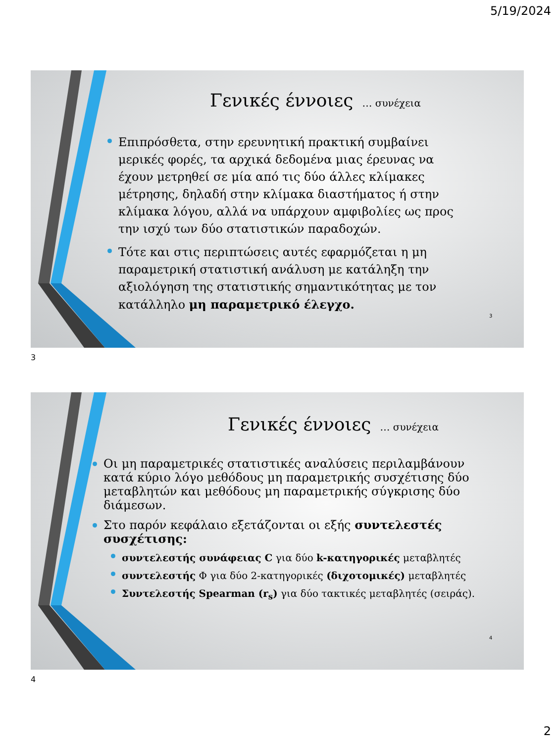5/19/2024
Γενικές έννοιες … συνέχεια
Επιπρόσθετα, στην ερευνητική πρακτική συμβαίνει μερικές φορές, τα αρχικά δεδομένα μιας έρευνας να έχουν μετρηθεί σε μία από τις δύο άλλες κλίμακες μέτρησης, δηλαδή στην κλίμακα διαστήματος ή στην κλίμακα λόγου, αλλά να υπάρχουν αμφιβολίες ως προς την ισχύ των δύο στατιστικών παραδοχών.
Τότε και στις περιπτώσεις αυτές εφαρμόζεται η μη παραμετρική στατιστική ανάλυση με κατάληξη την αξιολόγηση της στατιστικής σημαντικότητας με τον κατάλληλο μη παραμετρικό έλεγχο.
3
3
Γενικές έννοιες … συνέχεια
Οι μη παραμετρικές στατιστικές αναλύσεις περιλαμβάνουν κατά κύριο λόγο μεθόδους μη παραμετρικής συσχέτισης δύο μεταβλητών και μεθόδους μη παραμετρικής σύγκρισης δύο διάμεσων.
Στο παρόν κεφάλαιο εξετάζονται οι εξής συντελεστές συσχέτισης:
συντελεστής συνάφειας C για δύο k-κατηγορικές μεταβλητές
συντελεστής Φ για δύο 2-κατηγορικές (διχοτομικές) μεταβλητές
Συντελεστής Spearman (r<sub>s</sub>) για δύο τακτικές μεταβλητές (σειράς).
4
4
2